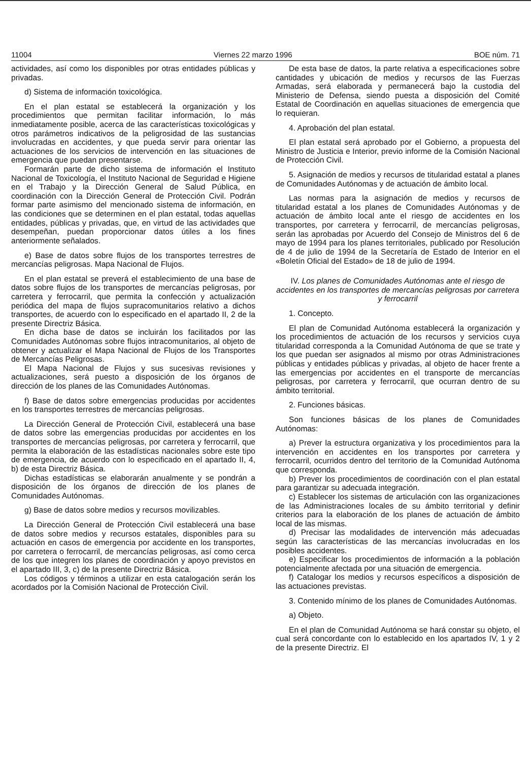11004 Viernes 22 marzo 1996 BOE núm. 71
actividades, así como los disponibles por otras entidades públicas y privadas.
d) Sistema de información toxicológica.
En el plan estatal se establecerá la organización y los procedimientos que permitan facilitar información, lo más inmediatamente posible, acerca de las características toxicológicas y otros parámetros indicativos de la peligrosidad de las sustancias involucradas en accidentes, y que pueda servir para orientar las actuaciones de los servicios de intervención en las situaciones de emergencia que puedan presentarse.
Formarán parte de dicho sistema de información el Instituto Nacional de Toxicología, el Instituto Nacional de Seguridad e Higiene en el Trabajo y la Dirección General de Salud Pública, en coordinación con la Dirección General de Protección Civil. Podrán formar parte asimismo del mencionado sistema de información, en las condiciones que se determinen en el plan estatal, todas aquellas entidades, públicas y privadas, que, en virtud de las actividades que desempeñan, puedan proporcionar datos útiles a los fines anteriormente señalados.
e) Base de datos sobre flujos de los transportes terrestres de mercancías peligrosas. Mapa Nacional de Flujos.
En el plan estatal se preverá el establecimiento de una base de datos sobre flujos de los transportes de mercancías peligrosas, por carretera y ferrocarril, que permita la confección y actualización periódica del mapa de flujos supracomunitarios relativo a dichos transportes, de acuerdo con lo especificado en el apartado II, 2 de la presente Directriz Básica.
En dicha base de datos se incluirán los facilitados por las Comunidades Autónomas sobre flujos intracomunitarios, al objeto de obtener y actualizar el Mapa Nacional de Flujos de los Transportes de Mercancías Peligrosas.
El Mapa Nacional de Flujos y sus sucesivas revisiones y actualizaciones, será puesto a disposición de los órganos de dirección de los planes de las Comunidades Autónomas.
f) Base de datos sobre emergencias producidas por accidentes en los transportes terrestres de mercancías peligrosas.
La Dirección General de Protección Civil, establecerá una base de datos sobre las emergencias producidas por accidentes en los transportes de mercancías peligrosas, por carretera y ferrocarril, que permita la elaboración de las estadísticas nacionales sobre este tipo de emergencia, de acuerdo con lo especificado en el apartado II, 4, b) de esta Directriz Básica.
Dichas estadísticas se elaborarán anualmente y se pondrán a disposición de los órganos de dirección de los planes de Comunidades Autónomas.
g) Base de datos sobre medios y recursos movilizables.
La Dirección General de Protección Civil establecerá una base de datos sobre medios y recursos estatales, disponibles para su actuación en casos de emergencia por accidente en los transportes, por carretera o ferrocarril, de mercancías peligrosas, así como cerca de los que integren los planes de coordinación y apoyo previstos en el apartado III, 3, c) de la presente Directriz Básica.
Los códigos y términos a utilizar en esta catalogación serán los acordados por la Comisión Nacional de Protección Civil.
De esta base de datos, la parte relativa a especificaciones sobre cantidades y ubicación de medios y recursos de las Fuerzas Armadas, será elaborada y permanecerá bajo la custodia del Ministerio de Defensa, siendo puesta a disposición del Comité Estatal de Coordinación en aquellas situaciones de emergencia que lo requieran.
4. Aprobación del plan estatal.
El plan estatal será aprobado por el Gobierno, a propuesta del Ministro de Justicia e Interior, previo informe de la Comisión Nacional de Protección Civil.
5. Asignación de medios y recursos de titularidad estatal a planes de Comunidades Autónomas y de actuación de ámbito local.
Las normas para la asignación de medios y recursos de titularidad estatal a los planes de Comunidades Autónomas y de actuación de ámbito local ante el riesgo de accidentes en los transportes, por carretera y ferrocarril, de mercancías peligrosas, serán las aprobadas por Acuerdo del Consejo de Ministros del 6 de mayo de 1994 para los planes territoriales, publicado por Resolución de 4 de julio de 1994 de la Secretaría de Estado de Interior en el «Boletín Oficial del Estado» de 18 de julio de 1994.
IV. Los planes de Comunidades Autónomas ante el riesgo de accidentes en los transportes de mercancías peligrosas por carretera y ferrocarril
1. Concepto.
El plan de Comunidad Autónoma establecerá la organización y los procedimientos de actuación de los recursos y servicios cuya titularidad corresponda a la Comunidad Autónoma de que se trate y los que puedan ser asignados al mismo por otras Administraciones públicas y entidades públicas y privadas, al objeto de hacer frente a las emergencias por accidentes en el transporte de mercancías peligrosas, por carretera y ferrocarril, que ocurran dentro de su ámbito territorial.
2. Funciones básicas.
Son funciones básicas de los planes de Comunidades Autónomas:
a) Prever la estructura organizativa y los procedimientos para la intervención en accidentes en los transportes por carretera y ferrocarril, ocurridos dentro del territorio de la Comunidad Autónoma que corresponda.
b) Prever los procedimientos de coordinación con el plan estatal para garantizar su adecuada integración.
c) Establecer los sistemas de articulación con las organizaciones de las Administraciones locales de su ámbito territorial y definir criterios para la elaboración de los planes de actuación de ámbito local de las mismas.
d) Precisar las modalidades de intervención más adecuadas según las características de las mercancías involucradas en los posibles accidentes.
e) Especificar los procedimientos de información a la población potencialmente afectada por una situación de emergencia.
f) Catalogar los medios y recursos específicos a disposición de las actuaciones previstas.
3. Contenido mínimo de los planes de Comunidades Autónomas.
a) Objeto.
En el plan de Comunidad Autónoma se hará constar su objeto, el cual será concordante con lo establecido en los apartados IV, 1 y 2 de la presente Directriz. El